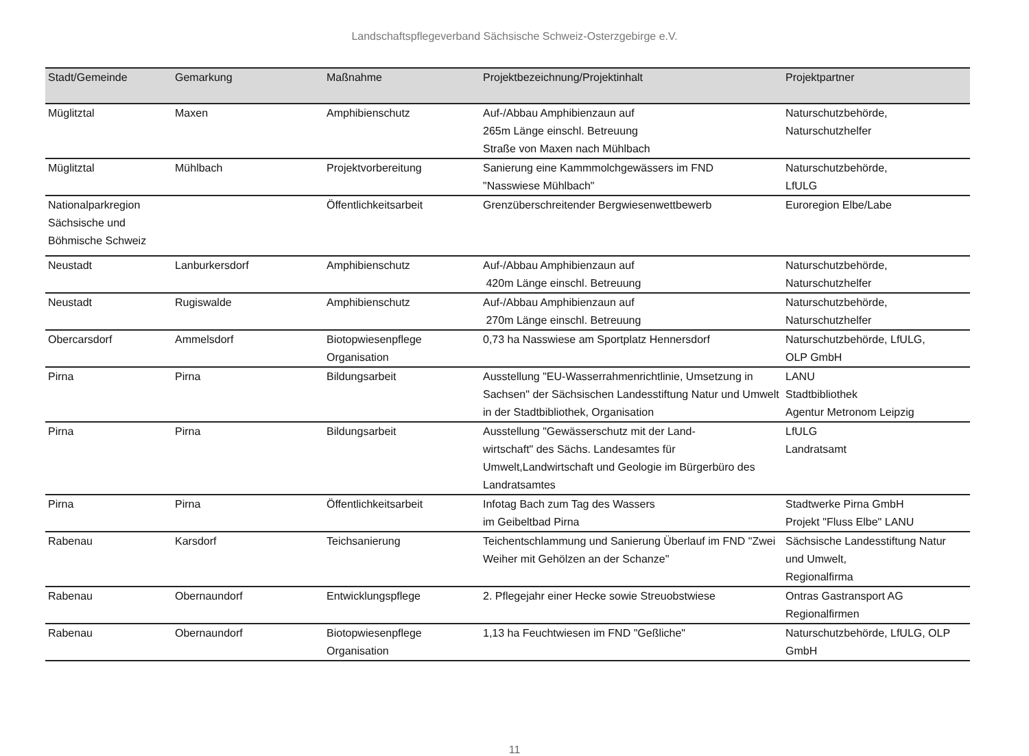Landschaftspflegeverband Sächsische Schweiz-Osterzgebirge e.V.
| Stadt/Gemeinde | Gemarkung | Maßnahme | Projektbezeichnung/Projektinhalt | Projektpartner |
| --- | --- | --- | --- | --- |
| Müglitztal | Maxen | Amphibienschutz | Auf-/Abbau Amphibienzaun auf 265m Länge einschl. Betreuung Straße von Maxen nach Mühlbach | Naturschutzbehörde, Naturschutzhelfer |
| Müglitztal | Mühlbach | Projektvorbereitung | Sanierung eine Kammmolchgewässers im FND "Nasswiese Mühlbach" | Naturschutzbehörde, LfULG |
| Nationalparkregion Sächsische und Böhmische Schweiz | | Öffentlichkeitsarbeit | Grenzüberschreitender Bergwiesenwettbewerb | Euroregion Elbe/Labe |
| Neustadt | Lanburkersdorf | Amphibienschutz | Auf-/Abbau Amphibienzaun auf 420m Länge einschl. Betreuung | Naturschutzbehörde, Naturschutzhelfer |
| Neustadt | Rugiswalde | Amphibienschutz | Auf-/Abbau Amphibienzaun auf 270m Länge einschl. Betreuung | Naturschutzbehörde, Naturschutzhelfer |
| Obercarsdorf | Ammelsdorf | Biotopwiesenpflege Organisation | 0,73 ha Nasswiese am Sportplatz Hennersdorf | Naturschutzbehörde, LfULG, OLP GmbH |
| Pirna | Pirna | Bildungsarbeit | Ausstellung "EU-Wasserrahmenrichtlinie, Umsetzung in Sachsen" der Sächsischen Landesstiftung Natur und Umwelt in der Stadtbibliothek, Organisation | LANU Stadtbibliothek Agentur Metronom Leipzig |
| Pirna | Pirna | Bildungsarbeit | Ausstellung "Gewässerschutz mit der Land- wirtschaft" des Sächs. Landesamtes für Umwelt,Landwirtschaft und Geologie im Bürgerbüro des Landratsamtes | LfULG Landratsamt |
| Pirna | Pirna | Öffentlichkeitsarbeit | Infotag Bach zum Tag des Wassers im Geibeltbad Pirna | Stadtwerke Pirna GmbH Projekt "Fluss Elbe" LANU |
| Rabenau | Karsdorf | Teichsanierung | Teichentschlammung und Sanierung Überlauf im FND "Zwei Weiher mit Gehölzen an der Schanze" | Sächsische Landesstiftung Natur und Umwelt, Regionalfirma |
| Rabenau | Obernaundorf | Entwicklungspflege | 2. Pflegejahr einer Hecke sowie Streuobstwiese | Ontras Gastransport AG Regionalfirmen |
| Rabenau | Obernaundorf | Biotopwiesenpflege Organisation | 1,13 ha Feuchtwiesen im FND "Geßliche" | Naturschutzbehörde, LfULG, OLP GmbH |
11